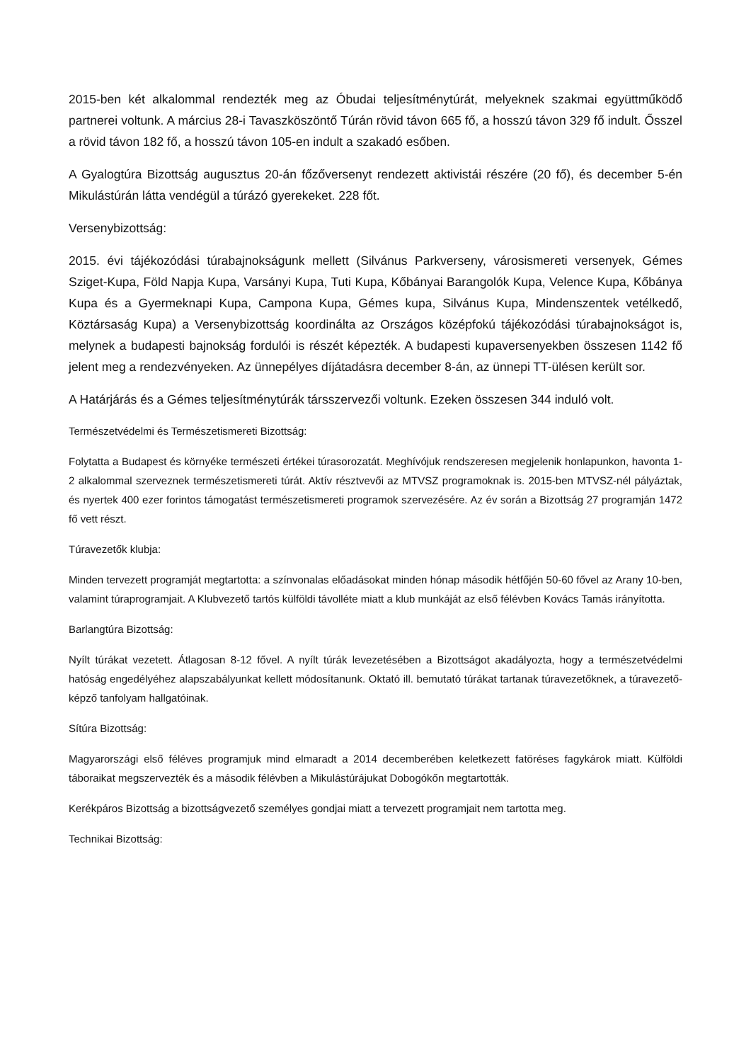2015-ben két alkalommal rendezték meg az Óbudai teljesítménytúrát, melyeknek szakmai együttműködő partnerei voltunk. A március 28-i Tavaszköszöntő Túrán rövid távon 665 fő, a hosszú távon 329 fő indult. Ősszel a rövid távon 182 fő, a hosszú távon 105-en indult a szakadó esőben.
A Gyalogtúra Bizottság augusztus 20-án főzőversenyt rendezett aktivistái részére (20 fő), és december 5-én Mikulástúrán látta vendégül a túrázó gyerekeket. 228 főt.
Versenybizottság:
2015. évi tájékozódási túrabajnokságunk mellett (Silvánus Parkverseny, városismereti versenyek, Gémes Sziget-Kupa, Föld Napja Kupa, Varsányi Kupa, Tuti Kupa, Kőbányai Barangolók Kupa, Velence Kupa, Kőbánya Kupa és a Gyermeknapi Kupa, Campona Kupa, Gémes kupa, Silvánus Kupa, Mindenszentek vetélkedő, Köztársaság Kupa) a Versenybizottság koordinálta az Országos középfokú tájékozódási túrabajnokságot is, melynek a budapesti bajnokság fordulói is részét képezték. A budapesti kupaversenyekben összesen 1142 fő jelent meg a rendezvényeken. Az ünnepélyes díjátadásra december 8-án, az ünnepi TT-ülésen került sor.
A Határjárás és a Gémes teljesítménytúrák társszervezői voltunk. Ezeken összesen 344 induló volt.
Természetvédelmi és Természetismereti Bizottság:
Folytatta a Budapest és környéke természeti értékei túrasorozatát. Meghívójuk rendszeresen megjelenik honlapunkon, havonta 1-2 alkalommal szerveznek természetismereti túrát. Aktív résztvevői az MTVSZ programoknak is. 2015-ben MTVSZ-nél pályáztak, és nyertek 400 ezer forintos támogatást természetismereti programok szervezésére. Az év során a Bizottság 27 programján 1472 fő vett részt.
Túravezetők klubja:
Minden tervezett programját megtartotta: a színvonalas előadásokat minden hónap második hétfőjén 50-60 fővel az Arany 10-ben, valamint túraprogramjait. A Klubvezető tartós külföldi távolléte miatt a klub munkáját az első félévben Kovács Tamás irányította.
Barlangtúra Bizottság:
Nyílt túrákat vezetett. Átlagosan 8-12 fővel. A nyílt túrák levezetésében a Bizottságot akadályozta, hogy a természetvédelmi hatóság engedélyéhez alapszabályunkat kellett módosítanunk. Oktató ill. bemutató túrákat tartanak túravezetőknek, a túravezető-képző tanfolyam hallgatóinak.
Sítúra Bizottság:
Magyarországi első féléves programjuk mind elmaradt a 2014 decemberében keletkezett fatöréses fagykárok miatt. Külföldi táboraikat megszervezték és a második félévben a Mikulástúrájukat Dobogókőn megtartották.
Kerékpáros Bizottság a bizottságvezető személyes gondjai miatt a tervezett programjait nem tartotta meg.
Technikai Bizottság: